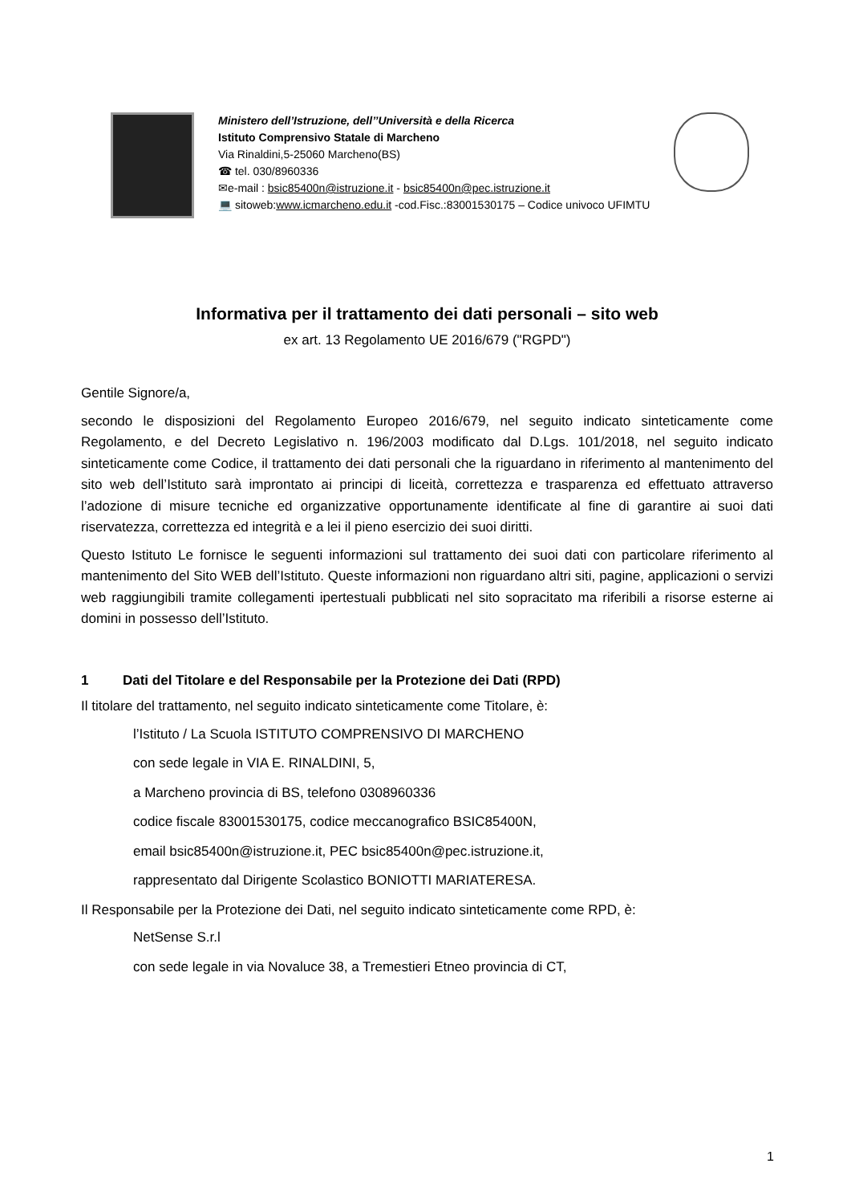Ministero dell’Istruzione, dell’’Università e della Ricerca
Istituto Comprensivo Statale di Marcheno
Via Rinaldini,5-25060 Marcheno(BS)
☎ tel. 030/8960336
✉e-mail : bsic85400n@istruzione.it - bsic85400n@pec.istruzione.it
💻 sitoweb:www.icmarcheno.edu.it -cod.Fisc.:83001530175 – Codice univoco UFIMTU
Informativa per il trattamento dei dati personali – sito web
ex art. 13 Regolamento UE 2016/679 ("RGPD")
Gentile Signore/a,
secondo le disposizioni del Regolamento Europeo 2016/679, nel seguito indicato sinteticamente come Regolamento, e del Decreto Legislativo n. 196/2003 modificato dal D.Lgs. 101/2018, nel seguito indicato sinteticamente come Codice, il trattamento dei dati personali che la riguardano in riferimento al mantenimento del sito web dell’Istituto sarà improntato ai principi di liceità, correttezza e trasparenza ed effettuato attraverso l’adozione di misure tecniche ed organizzative opportunamente identificate al fine di garantire ai suoi dati riservatezza, correttezza ed integrità e a lei il pieno esercizio dei suoi diritti.
Questo Istituto Le fornisce le seguenti informazioni sul trattamento dei suoi dati con particolare riferimento al mantenimento del Sito WEB dell’Istituto. Queste informazioni non riguardano altri siti, pagine, applicazioni o servizi web raggiungibili tramite collegamenti ipertestuali pubblicati nel sito sopracitato ma riferibili a risorse esterne ai domini in possesso dell’Istituto.
1 Dati del Titolare e del Responsabile per la Protezione dei Dati (RPD)
Il titolare del trattamento, nel seguito indicato sinteticamente come Titolare, è:
l’Istituto / La Scuola ISTITUTO COMPRENSIVO DI MARCHENO
con sede legale in VIA E. RINALDINI, 5,
a Marcheno provincia di BS, telefono 0308960336
codice fiscale 83001530175, codice meccanografico BSIC85400N,
email bsic85400n@istruzione.it, PEC bsic85400n@pec.istruzione.it,
rappresentato dal Dirigente Scolastico BONIOTTI MARIATERESA.
Il Responsabile per la Protezione dei Dati, nel seguito indicato sinteticamente come RPD, è:
NetSense S.r.l
con sede legale in via Novaluce 38, a Tremestieri Etneo provincia di CT,
1